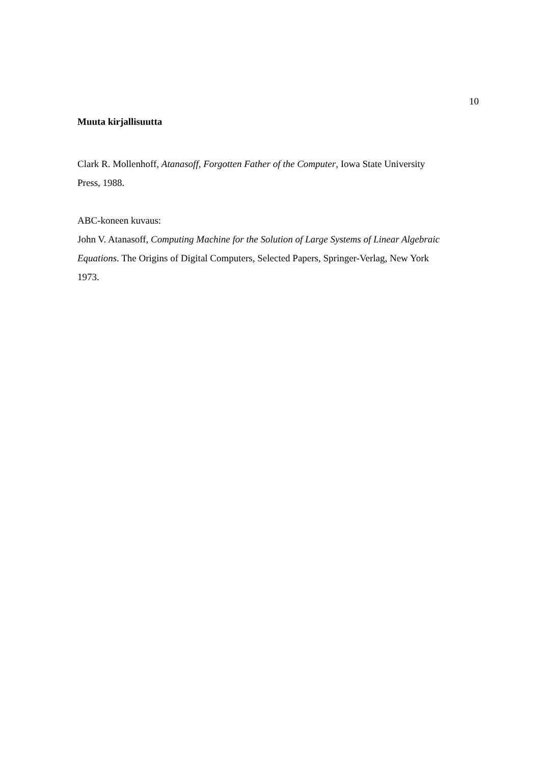10
Muuta kirjallisuutta
Clark R. Mollenhoff, Atanasoff, Forgotten Father of the Computer, Iowa State University Press, 1988.
ABC-koneen kuvaus:
John V. Atanasoff, Computing Machine for the Solution of Large Systems of Linear Algebraic Equations. The Origins of Digital Computers, Selected Papers, Springer-Verlag, New York 1973.